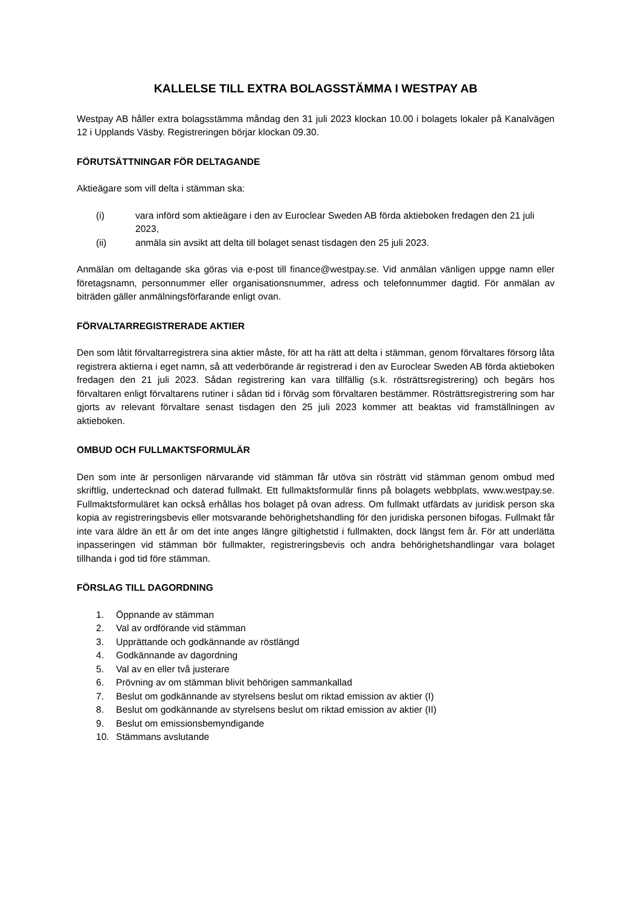KALLELSE TILL EXTRA BOLAGSSTÄMMA I WESTPAY AB
Westpay AB håller extra bolagsstämma måndag den 31 juli 2023 klockan 10.00 i bolagets lokaler på Kanalvägen 12 i Upplands Väsby. Registreringen börjar klockan 09.30.
FÖRUTSÄTTNINGAR FÖR DELTAGANDE
Aktieägare som vill delta i stämman ska:
(i) vara införd som aktieägare i den av Euroclear Sweden AB förda aktieboken fredagen den 21 juli 2023,
(ii) anmäla sin avsikt att delta till bolaget senast tisdagen den 25 juli 2023.
Anmälan om deltagande ska göras via e-post till finance@westpay.se. Vid anmälan vänligen uppge namn eller företagsnamn, personnummer eller organisationsnummer, adress och telefonnummer dagtid. För anmälan av biträden gäller anmälningsförfarande enligt ovan.
FÖRVALTARREGISTRERADE AKTIER
Den som låtit förvaltarregistrera sina aktier måste, för att ha rätt att delta i stämman, genom förvaltares försorg låta registrera aktierna i eget namn, så att vederbörande är registrerad i den av Euroclear Sweden AB förda aktieboken fredagen den 21 juli 2023. Sådan registrering kan vara tillfällig (s.k. rösträttsregistrering) och begärs hos förvaltaren enligt förvaltarens rutiner i sådan tid i förväg som förvaltaren bestämmer. Rösträttsregistrering som har gjorts av relevant förvaltare senast tisdagen den 25 juli 2023 kommer att beaktas vid framställningen av aktieboken.
OMBUD OCH FULLMAKTSFORMULÄR
Den som inte är personligen närvarande vid stämman får utöva sin rösträtt vid stämman genom ombud med skriftlig, undertecknad och daterad fullmakt. Ett fullmaktsformulär finns på bolagets webbplats, www.westpay.se. Fullmaktsformuläret kan också erhållas hos bolaget på ovan adress. Om fullmakt utfärdats av juridisk person ska kopia av registreringsbevis eller motsvarande behörighetshandling för den juridiska personen bifogas. Fullmakt får inte vara äldre än ett år om det inte anges längre giltighetstid i fullmakten, dock längst fem år. För att underlätta inpasseringen vid stämman bör fullmakter, registreringsbevis och andra behörighetshandlingar vara bolaget tillhanda i god tid före stämman.
FÖRSLAG TILL DAGORDNING
1. Öppnande av stämman
2. Val av ordförande vid stämman
3. Upprättande och godkännande av röstlängd
4. Godkännande av dagordning
5. Val av en eller två justerare
6. Prövning av om stämman blivit behörigen sammankallad
7. Beslut om godkännande av styrelsens beslut om riktad emission av aktier (I)
8. Beslut om godkännande av styrelsens beslut om riktad emission av aktier (II)
9. Beslut om emissionsbemyndigande
10. Stämmans avslutande